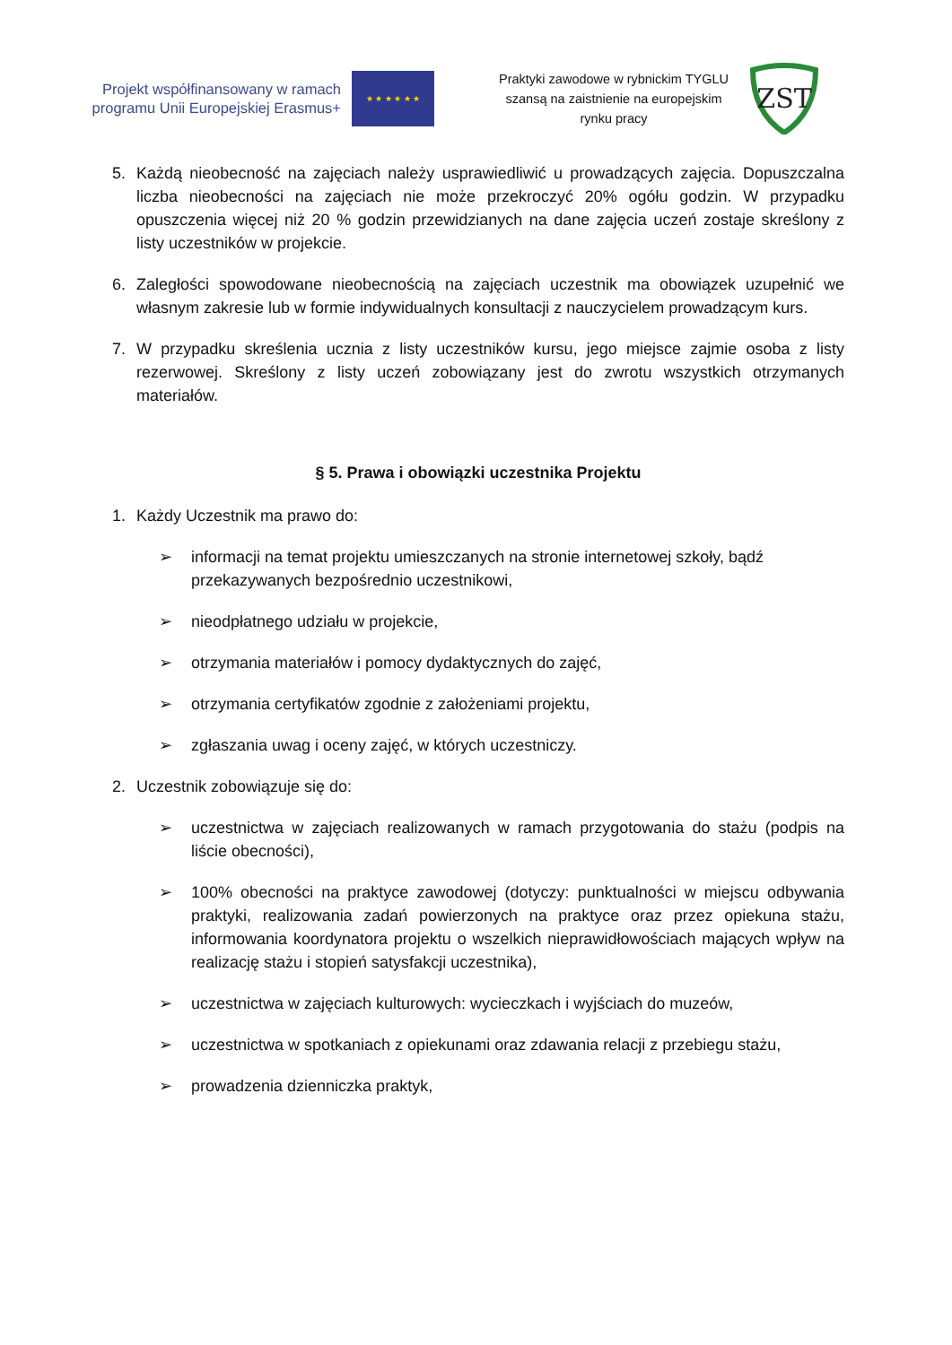Projekt współfinansowany w ramach programu Unii Europejskiej Erasmus+
★ ★ ★ ★ ★ ★
Praktyki zawodowe w rybnickim TYGLU szansą na zaistnienie na europejskim rynku pracy
ZST
5. Każdą nieobecność na zajęciach należy usprawiedliwić u prowadzących zajęcia. Dopuszczalna liczba nieobecności na zajęciach nie może przekroczyć 20% ogółu godzin. W przypadku opuszczenia więcej niż 20 % godzin przewidzianych na dane zajęcia uczeń zostaje skreślony z listy uczestników w projekcie.
6. Zaległości spowodowane nieobecnością na zajęciach uczestnik ma obowiązek uzupełnić we własnym zakresie lub w formie indywidualnych konsultacji z nauczycielem prowadzącym kurs.
7. W przypadku skreślenia ucznia z listy uczestników kursu, jego miejsce zajmie osoba z listy rezerwowej. Skreślony z listy uczeń zobowiązany jest do zwrotu wszystkich otrzymanych materiałów.
§ 5. Prawa i obowiązki uczestnika Projektu
1. Każdy Uczestnik ma prawo do:
➢ informacji na temat projektu umieszczanych na stronie internetowej szkoły, bądź przekazywanych bezpośrednio uczestnikowi,
➢ nieodpłatnego udziału w projekcie,
➢ otrzymania materiałów i pomocy dydaktycznych do zajęć,
➢ otrzymania certyfikatów zgodnie z założeniami projektu,
➢ zgłaszania uwag i oceny zajęć, w których uczestniczy.
2. Uczestnik zobowiązuje się do:
➢ uczestnictwa w zajęciach realizowanych w ramach przygotowania do stażu (podpis na liście obecności),
➢ 100% obecności na praktyce zawodowej (dotyczy: punktualności w miejscu odbywania praktyki, realizowania zadań powierzonych na praktyce oraz przez opiekuna stażu, informowania koordynatora projektu o wszelkich nieprawidłowościach mających wpływ na realizację stażu i stopień satysfakcji uczestnika),
➢ uczestnictwa w zajęciach kulturowych: wycieczkach i wyjściach do muzeów,
➢ uczestnictwa w spotkaniach z opiekunami oraz zdawania relacji z przebiegu stażu,
➢ prowadzenia dzienniczka praktyk,